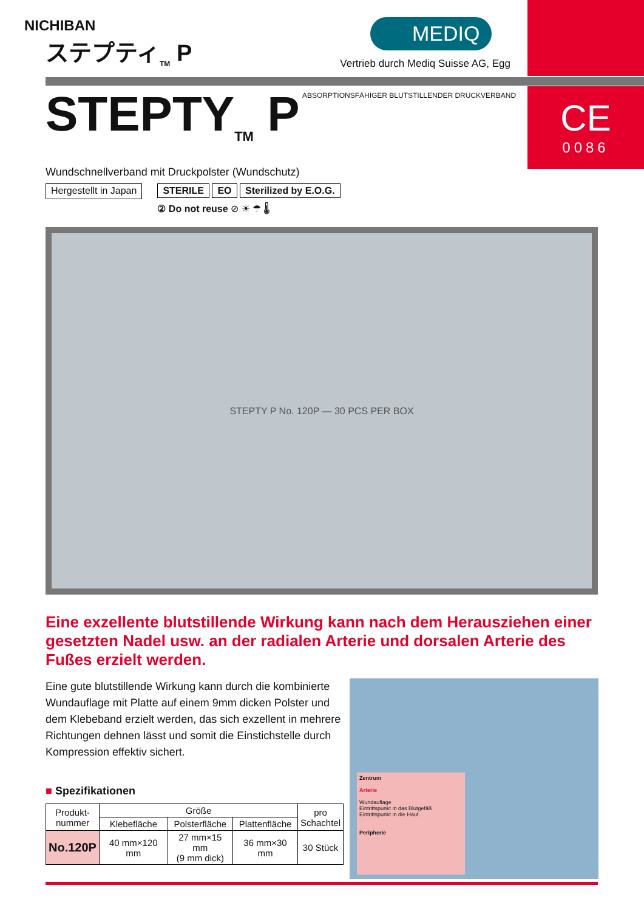NICHIBAN
ステプティ<sub>TM</sub> P
MEDIQ
Vertrieb durch Mediq Suisse AG, Egg
CE
0086
ABSORPTIONSFÄHIGER BLUTSTILLENDER DRUCKVERBAND
STEPTY<sub>TM</sub> P
Wundschnellverband mit Druckpolster (Wundschutz)
Hergestellt in Japan
STERILE EO Sterilized by E.O.G.
② Do not reuse ⊘ ☀ ☂ 🌡
STEPTY P No. 120P — 30 PCS PER BOX
Eine exzellente blutstillende Wirkung kann nach dem Herausziehen einer gesetzten Nadel usw. an der radialen Arterie und dorsalen Arterie des Fußes erzielt werden.
Eine gute blutstillende Wirkung kann durch die kombinierte Wundauflage mit Platte auf einem 9mm dicken Polster und dem Klebeband erzielt werden, das sich exzellent in mehrere Richtungen dehnen lässt und somit die Einstichstelle durch Kompression effektiv sichert.
■ Spezifikationen
| Produkt- nummer | Größe | | | pro Schachtel |
| --- | --- | --- | --- | --- |
| | Klebefläche | Polsterfläche | Plattenfläche | |
| No.120P | 40 mm×120 mm | 27 mm×15 mm (9 mm dick) | 36 mm×30 mm | 30 Stück |
Zentrum
Arterie
Wundauflage
Eintrittspunkt in das Blutgefäß
Eintrittspunkt in die Haut
Peripherie